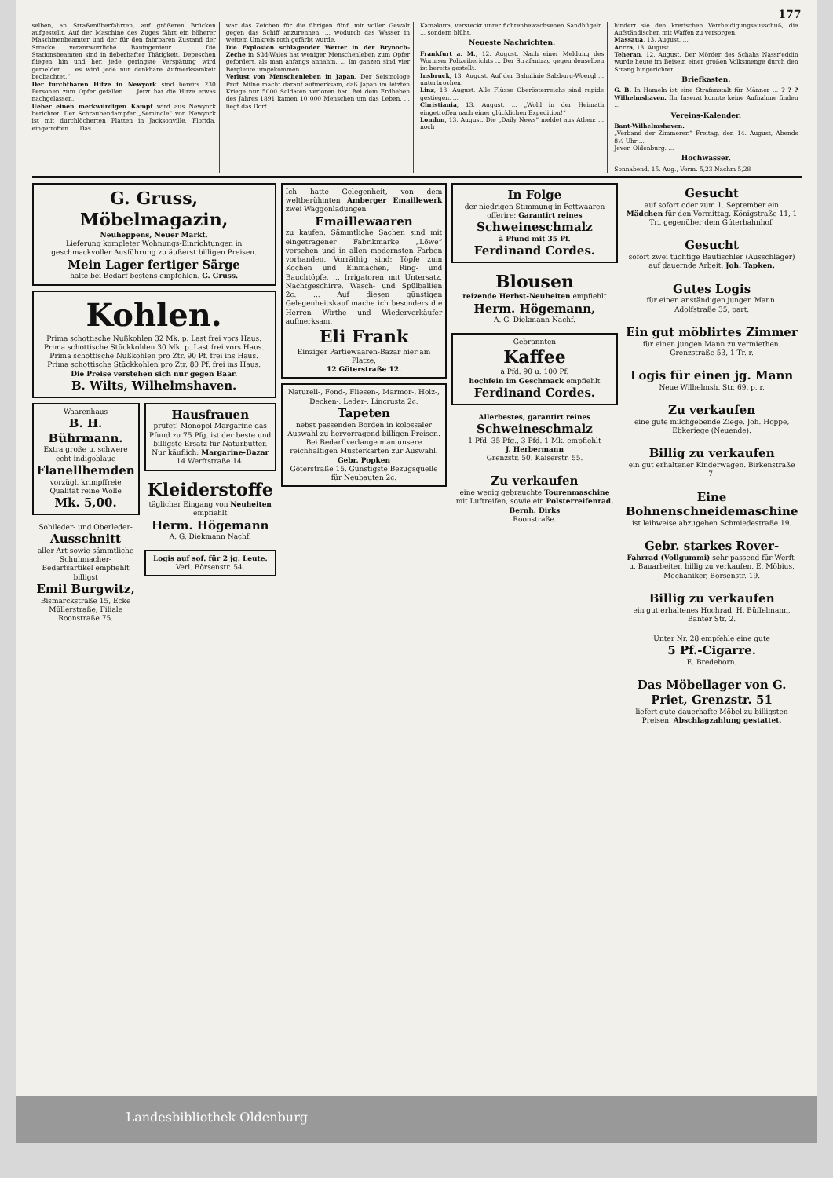177
selben, an Straßenüberfahrten, auf größeren Brücken aufgestellt. Auf der Maschine des Zuges fährt ein höherer Maschinenbeamter und der für den fahrbaren Zustand der Strecke verantwortliche Bauingenieur ... Die Stationsbeamten sind in fieberhafter Thätigkeit, Depeschen fliegen hin und her, jede geringste Verspätung wird gemeldet. ... es wird jede nur denkbare Aufmerksamkeit beobachtet.“
Der furchtbaren Hitze in Newyork sind bereits 230 Personen zum Opfer gefallen. ... Jetzt hat die Hitze etwas nachgelassen.
Ueber einen merkwürdigen Kampf wird aus Newyork berichtet: Der Schraubendampfer „Seminole“ von Newyork ist mit durchlöcherten Platten in Jacksonville, Florida, eingetroffen. ... Das
war das Zeichen für die übrigen fünf, mit voller Gewalt gegen das Schiff anzurennen. ... wodurch das Wasser in weitem Umkreis roth gefärbt wurde.
Die Explosion schlagender Wetter in der Brynoch-Zeche in Süd-Wales hat weniger Menschenleben zum Opfer gefordert, als man anfangs annahm. ... Im ganzen sind vier Bergleute umgekommen.
Verlust von Menschenleben in Japan. Der Seismologe Prof. Milne macht darauf aufmerksam, daß Japan im letzten Kriege nur 5000 Soldaten verloren hat. Bei dem Erdbeben des Jahres 1891 kamen 10 000 Menschen um das Leben. ... liegt das Dorf
Kamakura, versteckt unter fichtenbewachsenen Sandhügeln. ... sondern blüht.
Neueste Nachrichten.
Frankfurt a. M., 12. August. Nach einer Meldung des Wormser Polizeiberichts ... Der Strafantrag gegen denselben ist bereits gestellt.
Insbruck, 13. August. Auf der Bahnlinie Salzburg-Woergl ... unterbrochen.
Linz, 13. August. Alle Flüsse Oberösterreichs sind rapide gestiegen. ...
Christiania, 13. August. ... „Wohl in der Heimath eingetroffen nach einer glücklichen Expedition!“
London, 13. August. Die „Daily News“ meldet aus Athen: ... noch
hindert sie den kretischen Vertheidigungsausschuß, die Aufständischen mit Waffen zu versorgen.
Massaua, 13. August. ...
Accra, 13. August. ...
Teheran, 12. August. Der Mörder des Schahs Nassr'eddin wurde heute im Beisein einer großen Volksmenge durch den Strang hingerichtet.
Briefkasten.
G. B. In Hameln ist eine Strafanstalt für Männer ... ? ? ? Wilhelmshaven. Ihr Inserat konnte keine Aufnahme finden ...
Vereins-Kalender.
Bant-Wilhelmshaven.
„Verband der Zimmerer.“ Freitag, den 14. August, Abends 8½ Uhr ...
Jever. Oldenburg. ...
Hochwasser.
Sonnabend, 15. Aug., Vorm. 5,23 Nachm 5,28
G. Gruss, Möbelmagazin,
Neuheppens, Neuer Markt.
Lieferung kompleter Wohnungs-Einrichtungen in geschmackvoller Ausführung zu äußerst billigen Preisen.
Mein Lager fertiger Särge
halte bei Bedarf bestens empfohlen. G. Gruss.
Kohlen.
Prima schottische Nußkohlen 32 Mk. p. Last frei vors Haus.
Prima schottische Stückkohlen 30 Mk. p. Last frei vors Haus.
Prima schottische Nußkohlen pro Ztr. 90 Pf. frei ins Haus.
Prima schottische Stückkohlen pro Ztr. 80 Pf. frei ins Haus.
Die Preise verstehen sich nur gegen Baar.
B. Wilts, Wilhelmshaven.
Waarenhaus
B. H. Bührmann.
Extra große u. schwere echt indigoblaue
Flanellhemden
vorzügl. krimpffreie Qualität reine Wolle
Mk. 5,00.
Sohlleder- und Oberleder-
Ausschnitt
aller Art sowie sämmtliche Schuhmacher-Bedarfsartikel empfiehlt billigst
Emil Burgwitz,
Bismarckstraße 15, Ecke Müllerstraße, Filiale Roonstraße 75.
Hausfrauen
prüfet! Monopol-Margarine das Pfund zu 75 Pfg. ist der beste und billigste Ersatz für Naturbutter. Nur käuflich: Margarine-Bazar 14 Werftstraße 14.
Kleiderstoffe
täglicher Eingang von Neuheiten empfiehlt
Herm. Högemann
A. G. Diekmann Nachf.
Logis auf sof. für 2 jg. Leute.
Verl. Börsenstr. 54.
Ich hatte Gelegenheit, von dem weltberühmten Amberger Emaillewerk zwei Waggonladungen
Emaillewaaren
zu kaufen. Sämmtliche Sachen sind mit eingetragener Fabrikmarke „Löwe“ versehen und in allen modernsten Farben vorhanden. Vorräthig sind: Töpfe zum Kochen und Einmachen, Ring- und Bauchtöpfe, ... Irrigatoren mit Untersatz, Nachtgeschirre, Wasch- und Spülballien 2c. ... Auf diesen günstigen Gelegenheitskauf mache ich besonders die Herren Wirthe und Wiederverkäufer aufmerksam.
Eli Frank
Einziger Partiewaaren-Bazar hier am Platze,
12 Göterstraße 12.
Naturell-, Fond-, Fliesen-, Marmor-, Holz-, Decken-, Leder-, Lincrusta 2c.
Tapeten
nebst passenden Borden in kolossaler Auswahl zu hervorragend billigen Preisen. Bei Bedarf verlange man unsere reichhaltigen Musterkarten zur Auswahl.
Gebr. Popken
Göterstraße 15. Günstigste Bezugsquelle für Neubauten 2c.
In Folge
der niedrigen Stimmung in Fettwaaren offerire: Garantirt reines
Schweineschmalz
à Pfund mit 35 Pf.
Ferdinand Cordes.
Blousen
reizende Herbst-Neuheiten empfiehlt
Herm. Högemann,
A. G. Diekmann Nachf.
Gebrannten
Kaffee
à Pfd. 90 u. 100 Pf.
hochfein im Geschmack empfiehlt
Ferdinand Cordes.
Allerbestes, garantirt reines
Schweineschmalz
1 Pfd. 35 Pfg., 3 Pfd. 1 Mk. empfiehlt
J. Herbermann
Grenzstr. 50. Kaiserstr. 55.
Zu verkaufen
eine wenig gebrauchte Tourenmaschine mit Luftreifen, sowie ein Polsterreifenrad.
Bernh. Dirks
Roonstraße.
Gesucht
auf sofort oder zum 1. September ein Mädchen für den Vormittag. Königstraße 11, 1 Tr., gegenüber dem Güterbahnhof.
Gesucht
sofort zwei tüchtige Bautischler (Ausschläger) auf dauernde Arbeit. Joh. Tapken.
Gutes Logis
für einen anständigen jungen Mann. Adolfstraße 35, part.
Ein gut möblirtes Zimmer
für einen jungen Mann zu vermiethen. Grenzstraße 53, 1 Tr. r.
Logis für einen jg. Mann
Neue Wilhelmsh. Str. 69, p. r.
Zu verkaufen
eine gute milchgebende Ziege. Joh. Hoppe, Ebkeriege (Neuende).
Billig zu verkaufen
ein gut erhaltener Kinderwagen. Birkenstraße 7.
Eine Bohnenschneidemaschine
ist leihweise abzugeben Schmiedestraße 19.
Gebr. starkes Rover-
Fahrrad (Vollgummi) sehr passend für Werft- u. Bauarbeiter, billig zu verkaufen. E. Möbius, Mechaniker, Börsenstr. 19.
Billig zu verkaufen
ein gut erhaltenes Hochrad. H. Büffelmann, Banter Str. 2.
Unter Nr. 28 empfehle eine gute
5 Pf.-Cigarre.
E. Bredehorn.
Das Möbellager von G. Priet, Grenzstr. 51
liefert gute dauerhafte Möbel zu billigsten Preisen. Abschlagzahlung gestattet.
Landesbibliothek Oldenburg